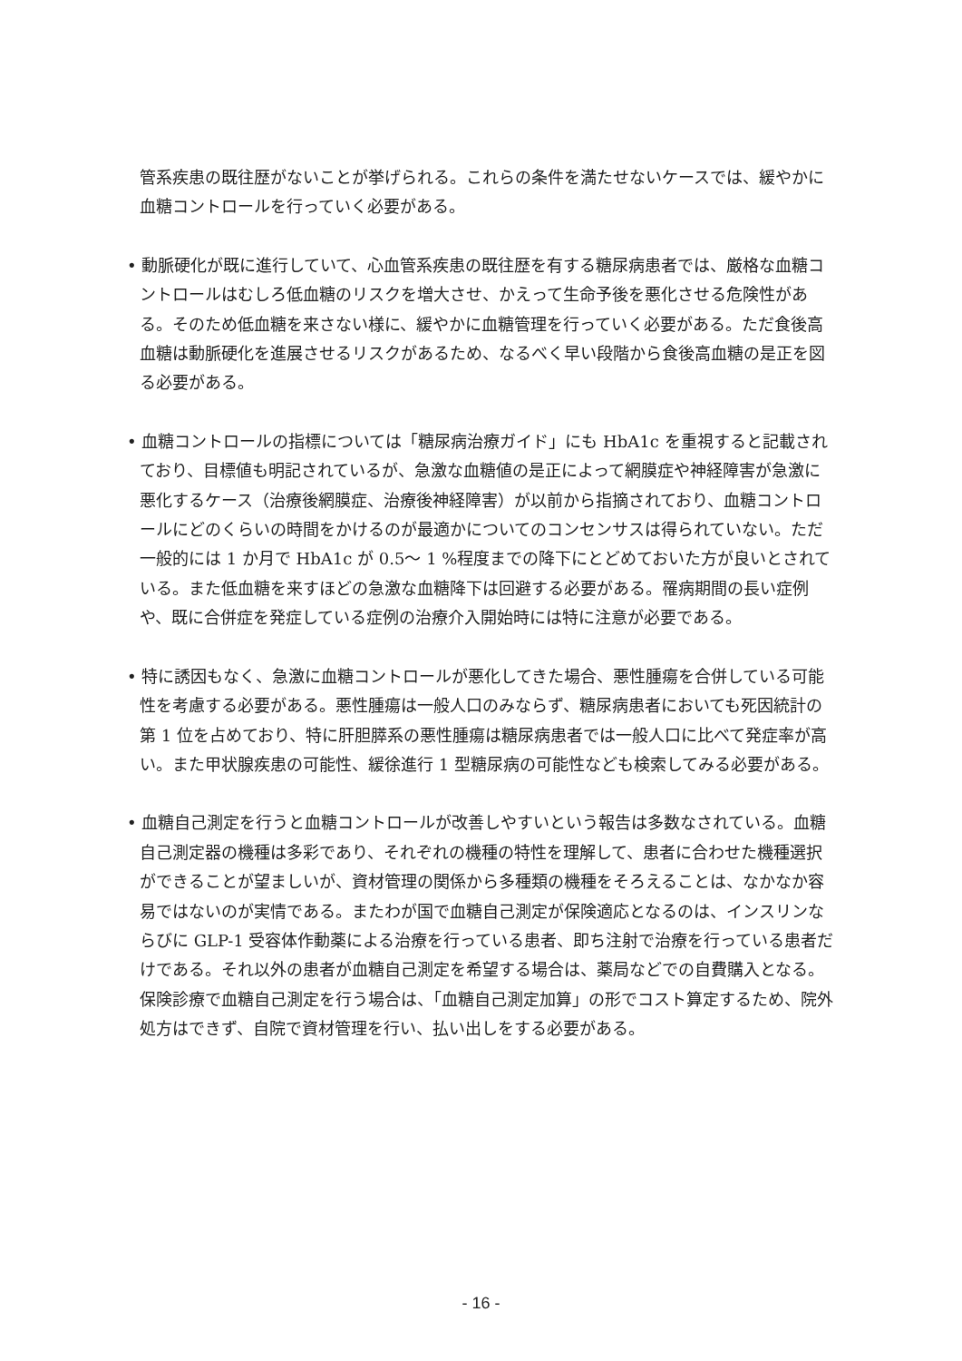管系疾患の既往歴がないことが挙げられる。これらの条件を満たせないケースでは、緩やかに血糖コントロールを行っていく必要がある。
• 動脈硬化が既に進行していて、心血管系疾患の既往歴を有する糖尿病患者では、厳格な血糖コントロールはむしろ低血糖のリスクを増大させ、かえって生命予後を悪化させる危険性がある。そのため低血糖を来さない様に、緩やかに血糖管理を行っていく必要がある。ただ食後高血糖は動脈硬化を進展させるリスクがあるため、なるべく早い段階から食後高血糖の是正を図る必要がある。
• 血糖コントロールの指標については「糖尿病治療ガイド」にも HbA1c を重視すると記載されており、目標値も明記されているが、急激な血糖値の是正によって網膜症や神経障害が急激に悪化するケース（治療後網膜症、治療後神経障害）が以前から指摘されており、血糖コントロールにどのくらいの時間をかけるのが最適かについてのコンセンサスは得られていない。ただ一般的には 1 か月で HbA1c が 0.5～ 1 %程度までの降下にとどめておいた方が良いとされている。また低血糖を来すほどの急激な血糖降下は回避する必要がある。罹病期間の長い症例や、既に合併症を発症している症例の治療介入開始時には特に注意が必要である。
• 特に誘因もなく、急激に血糖コントロールが悪化してきた場合、悪性腫瘍を合併している可能性を考慮する必要がある。悪性腫瘍は一般人口のみならず、糖尿病患者においても死因統計の第 1 位を占めており、特に肝胆膵系の悪性腫瘍は糖尿病患者では一般人口に比べて発症率が高い。また甲状腺疾患の可能性、緩徐進行 1 型糖尿病の可能性なども検索してみる必要がある。
• 血糖自己測定を行うと血糖コントロールが改善しやすいという報告は多数なされている。血糖自己測定器の機種は多彩であり、それぞれの機種の特性を理解して、患者に合わせた機種選択ができることが望ましいが、資材管理の関係から多種類の機種をそろえることは、なかなか容易ではないのが実情である。またわが国で血糖自己測定が保険適応となるのは、インスリンならびに GLP-1 受容体作動薬による治療を行っている患者、即ち注射で治療を行っている患者だけである。それ以外の患者が血糖自己測定を希望する場合は、薬局などでの自費購入となる。保険診療で血糖自己測定を行う場合は、「血糖自己測定加算」の形でコスト算定するため、院外処方はできず、自院で資材管理を行い、払い出しをする必要がある。
- 16 -